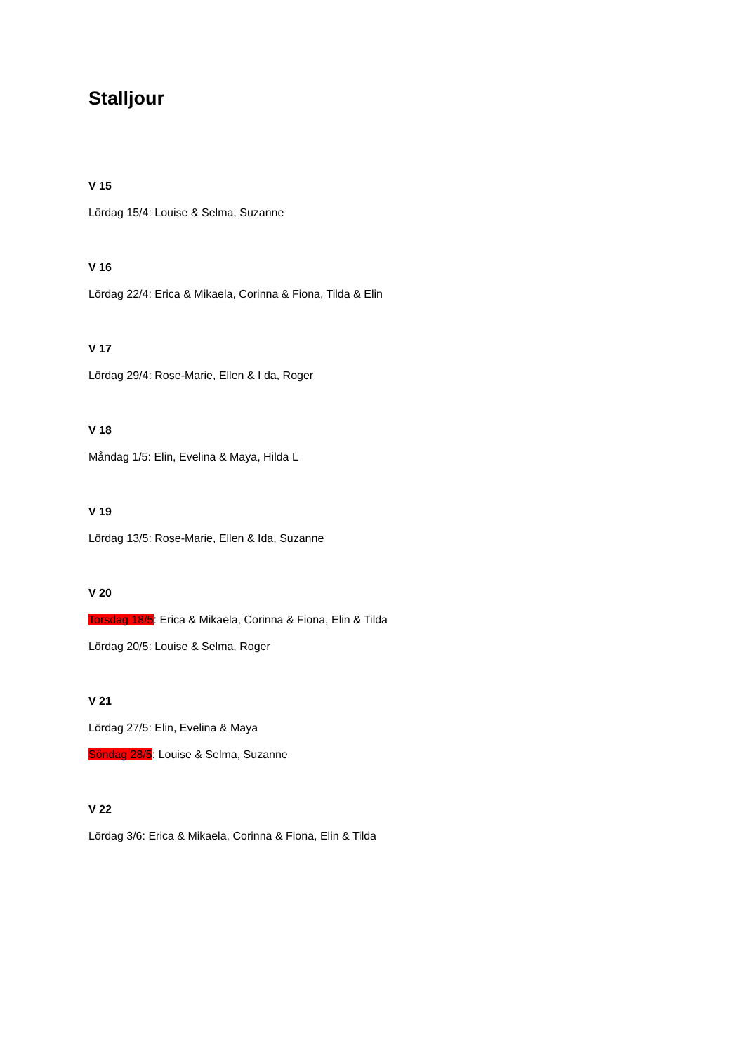Stalljour
V 15
Lördag 15/4: Louise & Selma, Suzanne
V 16
Lördag 22/4: Erica & Mikaela, Corinna & Fiona, Tilda & Elin
V 17
Lördag 29/4: Rose-Marie, Ellen & I da, Roger
V 18
Måndag 1/5: Elin, Evelina & Maya, Hilda L
V 19
Lördag 13/5: Rose-Marie, Ellen & Ida, Suzanne
V 20
Torsdag 18/5: Erica & Mikaela, Corinna & Fiona, Elin & Tilda
Lördag 20/5: Louise & Selma, Roger
V 21
Lördag 27/5: Elin, Evelina & Maya
Söndag 28/5: Louise & Selma, Suzanne
V 22
Lördag 3/6: Erica & Mikaela, Corinna & Fiona, Elin & Tilda